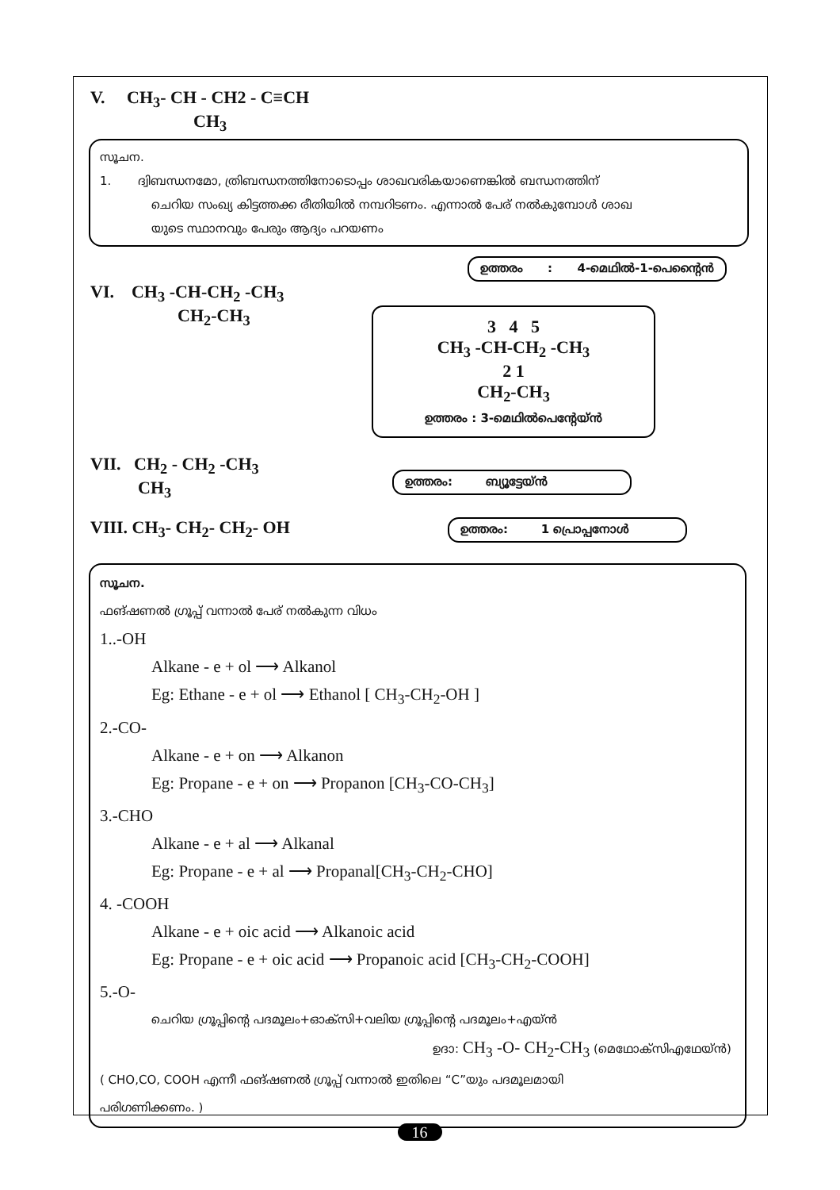V. CH<sub>3</sub>- CH - CH2 - C≡CH
CH<sub>3</sub>
സൂചന.
1. ദ്വിബന്ധനമോ, ത്രിബന്ധനത്തിനോടൊപ്പം ശാഖവരികയാണെങ്കിൽ ബന്ധനത്തിന്
ചെറിയ സംഖ്യ കിട്ടത്തക്ക രീതിയിൽ നമ്പറിടണം. എന്നാൽ പേര് നൽകുമ്പോൾ ശാഖ
യുടെ സ്ഥാനവും പേരും ആദ്യം പറയണം
ഉത്തരം : 4-മെഥിൽ-1-പെന്റൈൻ
VI. CH<sub>3</sub> -CH-CH<sub>2</sub> -CH<sub>3</sub>
CH<sub>2</sub>-CH<sub>3</sub>
3 4 5
CH<sub>3</sub> -CH-CH<sub>2</sub> -CH<sub>3</sub>
2 1
CH<sub>2</sub>-CH<sub>3</sub>
ഉത്തരം : 3-മെഥിൽപെന്റേയ്ൻ
VII. CH<sub>2</sub> - CH<sub>2</sub> -CH<sub>3</sub>
CH<sub>3</sub>
ഉത്തരം: ബ്യൂട്ടേയ്ൻ
VIII. CH<sub>3</sub>- CH<sub>2</sub>- CH<sub>2</sub>- OH
ഉത്തരം: 1 പ്രൊപ്പനോൾ
സൂചന.
ഫങ്ഷണൽ ഗ്രൂപ്പ് വന്നാൽ പേര് നൽകുന്ന വിധം
1..-OH
Alkane - e + ol ⟶ Alkanol
Eg: Ethane - e + ol ⟶ Ethanol [ CH<sub>3</sub>-CH<sub>2</sub>-OH ]
2.-CO-
Alkane - e + on ⟶ Alkanon
Eg: Propane - e + on ⟶ Propanon [CH<sub>3</sub>-CO-CH<sub>3</sub>]
3.-CHO
Alkane - e + al ⟶ Alkanal
Eg: Propane - e + al ⟶ Propanal[CH<sub>3</sub>-CH<sub>2</sub>-CHO]
4. -COOH
Alkane - e + oic acid ⟶ Alkanoic acid
Eg: Propane - e + oic acid ⟶ Propanoic acid [CH<sub>3</sub>-CH<sub>2</sub>-COOH]
5.-O-
ചെറിയ ഗ്രൂപ്പിന്റെ പദമൂലം+ഓക്സി+വലിയ ഗ്രൂപ്പിന്റെ പദമൂലം+എയ്ൻ
ഉദാ: CH<sub>3</sub> -O- CH<sub>2</sub>-CH<sub>3</sub> (മെഥോക്സിഎഥേയ്ൻ)
( CHO,CO, COOH എന്നീ ഫങ്ഷണൽ ഗ്രൂപ്പ് വന്നാൽ ഇതിലെ “C”യും പദമൂലമായി
പരിഗണിക്കണം. )
16